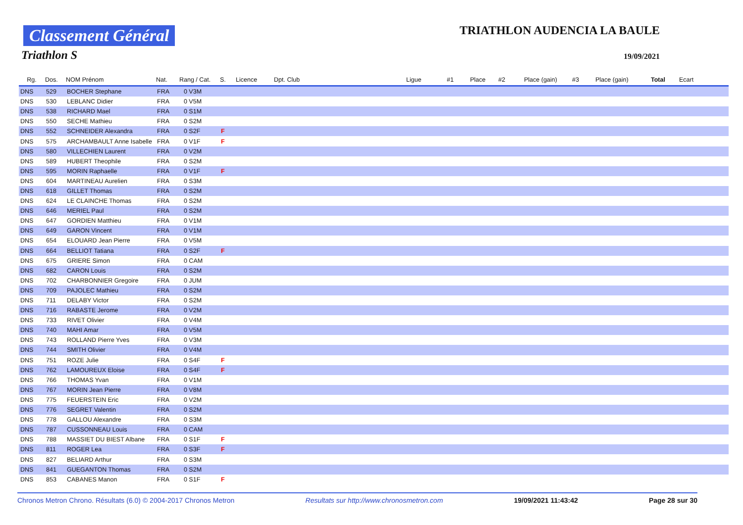Classement Général
Triathlon S
TRIATHLON AUDENCIA LA BAULE
19/09/2021
| Rg. | Dos. | NOM Prénom | Nat. | Rang / Cat. | S. | Licence | Dpt. Club | Ligue | #1 | Place | #2 | Place (gain) | #3 | Place (gain) | Total | Ecart |
| --- | --- | --- | --- | --- | --- | --- | --- | --- | --- | --- | --- | --- | --- | --- | --- | --- |
| DNS | 529 | BOCHER Stephane | FRA | 0 V3M | | | | | | | | | | | | |
| DNS | 530 | LEBLANC Didier | FRA | 0 V5M | | | | | | | | | | | | |
| DNS | 538 | RICHARD Mael | FRA | 0 S1M | | | | | | | | | | | | |
| DNS | 550 | SECHE Mathieu | FRA | 0 S2M | | | | | | | | | | | | |
| DNS | 552 | SCHNEIDER Alexandra | FRA | 0 S2F | F | | | | | | | | | | | |
| DNS | 575 | ARCHAMBAULT Anne Isabelle | FRA | 0 V1F | F | | | | | | | | | | | |
| DNS | 580 | VILLECHIEN Laurent | FRA | 0 V2M | | | | | | | | | | | | |
| DNS | 589 | HUBERT Theophile | FRA | 0 S2M | | | | | | | | | | | | |
| DNS | 595 | MORIN Raphaelle | FRA | 0 V1F | F | | | | | | | | | | | |
| DNS | 604 | MARTINEAU Aurelien | FRA | 0 S3M | | | | | | | | | | | | |
| DNS | 618 | GILLET Thomas | FRA | 0 S2M | | | | | | | | | | | | |
| DNS | 624 | LE CLAINCHE Thomas | FRA | 0 S2M | | | | | | | | | | | | |
| DNS | 646 | MERIEL Paul | FRA | 0 S2M | | | | | | | | | | | | |
| DNS | 647 | GORDIEN Matthieu | FRA | 0 V1M | | | | | | | | | | | | |
| DNS | 649 | GARON Vincent | FRA | 0 V1M | | | | | | | | | | | | |
| DNS | 654 | ELOUARD Jean Pierre | FRA | 0 V5M | | | | | | | | | | | | |
| DNS | 664 | BELLIOT Tatiana | FRA | 0 S2F | F | | | | | | | | | | | |
| DNS | 675 | GRIERE Simon | FRA | 0 CAM | | | | | | | | | | | | |
| DNS | 682 | CARON Louis | FRA | 0 S2M | | | | | | | | | | | | |
| DNS | 702 | CHARBONNIER Gregoire | FRA | 0 JUM | | | | | | | | | | | | |
| DNS | 709 | PAJOLEC Mathieu | FRA | 0 S2M | | | | | | | | | | | | |
| DNS | 711 | DELABY Victor | FRA | 0 S2M | | | | | | | | | | | | |
| DNS | 716 | RABASTE Jerome | FRA | 0 V2M | | | | | | | | | | | | |
| DNS | 733 | RIVET Olivier | FRA | 0 V4M | | | | | | | | | | | | |
| DNS | 740 | MAHI Amar | FRA | 0 V5M | | | | | | | | | | | | |
| DNS | 743 | ROLLAND Pierre Yves | FRA | 0 V3M | | | | | | | | | | | | |
| DNS | 744 | SMITH Olivier | FRA | 0 V4M | | | | | | | | | | | | |
| DNS | 751 | ROZE Julie | FRA | 0 S4F | F | | | | | | | | | | | |
| DNS | 762 | LAMOUREUX Eloise | FRA | 0 S4F | F | | | | | | | | | | | |
| DNS | 766 | THOMAS Yvan | FRA | 0 V1M | | | | | | | | | | | | |
| DNS | 767 | MORIN Jean Pierre | FRA | 0 V8M | | | | | | | | | | | | |
| DNS | 775 | FEUERSTEIN Eric | FRA | 0 V2M | | | | | | | | | | | | |
| DNS | 776 | SEGRET Valentin | FRA | 0 S2M | | | | | | | | | | | | |
| DNS | 778 | GALLOU Alexandre | FRA | 0 S3M | | | | | | | | | | | | |
| DNS | 787 | CUSSONNEAU Louis | FRA | 0 CAM | | | | | | | | | | | | |
| DNS | 788 | MASSIET DU BIEST Albane | FRA | 0 S1F | F | | | | | | | | | | | |
| DNS | 811 | ROGER Lea | FRA | 0 S3F | F | | | | | | | | | | | |
| DNS | 827 | BELIARD Arthur | FRA | 0 S3M | | | | | | | | | | | | |
| DNS | 841 | GUEGANTON Thomas | FRA | 0 S2M | | | | | | | | | | | | |
| DNS | 853 | CABANES Manon | FRA | 0 S1F | F | | | | | | | | | | | |
Chronos Metron Chrono. Résultats (6.0) © 2004-2017 Chronos Metron Resultats sur http://www.chronosmetron.com 19/09/2021 11:43:42 Page 28 sur 30